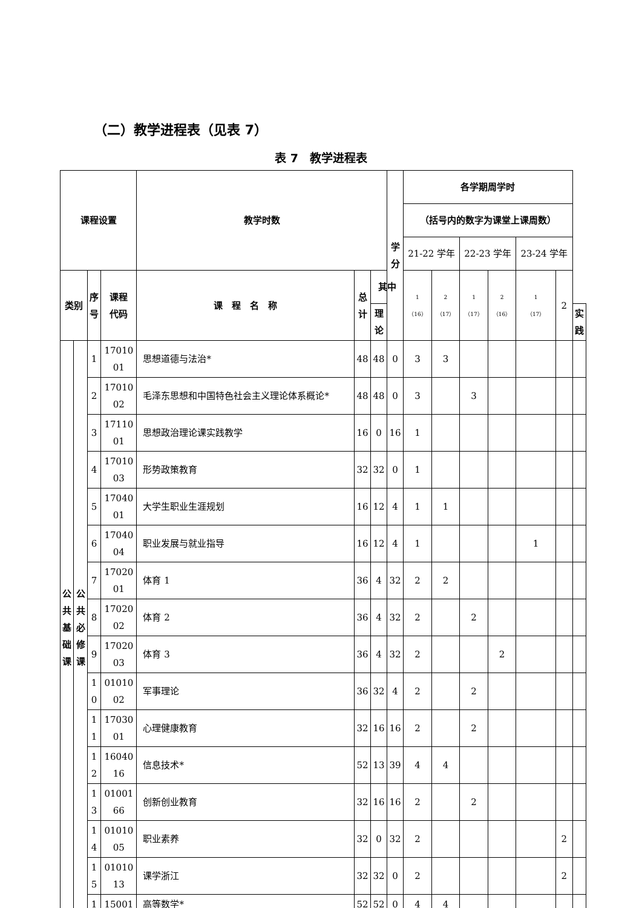（二）教学进程表（见表 7）
表 7　教学进程表
| 课程设置 | | | | 教学时数 | | | 学 分 | 各学期周学时 | | | | | | |
| --- | --- | --- | --- | --- | --- | --- | --- | --- | --- | --- | --- | --- | --- | --- |
| | | | | | | | | （括号内的数字为课堂上课周数） | | | | | | |
| | | | | | | | | 21-22 学年 | | 22-23 学年 | | 23-24 学年 | | |
| 类别 | | 序 号 | 课程 代码 | 课 程 名 称 | 总 计 | 其中 | | 1 （16） | 2 （17） | 1 （17） | 2 （16） | 1 （17） | 2 | |
| | | | | | | 理 论 | | | | | | | | 实 践 |
| 公 共 基 础 课 | 公 共 必 修 课 | 1 | 17010 01 | 思想道德与法治* | 48 | 48 | 0 | 3 | 3 | | | | | |
| | | 2 | 17010 02 | 毛泽东思想和中国特色社会主义理论体系概论* | 48 | 48 | 0 | 3 | | 3 | | | | |
| | | 3 | 17110 01 | 思想政治理论课实践教学 | 16 | 0 | 16 | 1 | | | | | | |
| | | 4 | 17010 03 | 形势政策教育 | 32 | 32 | 0 | 1 | | | | | | |
| | | 5 | 17040 01 | 大学生职业生涯规划 | 16 | 12 | 4 | 1 | 1 | | | | | |
| | | 6 | 17040 04 | 职业发展与就业指导 | 16 | 12 | 4 | 1 | | | | 1 | | |
| | | 7 | 17020 01 | 体育 1 | 36 | 4 | 32 | 2 | 2 | | | | | |
| | | 8 | 17020 02 | 体育 2 | 36 | 4 | 32 | 2 | | 2 | | | | |
| | | 9 | 17020 03 | 体育 3 | 36 | 4 | 32 | 2 | | | 2 | | | |
| | | 1 0 | 01010 02 | 军事理论 | 36 | 32 | 4 | 2 | | 2 | | | | |
| | | 1 1 | 17030 01 | 心理健康教育 | 32 | 16 | 16 | 2 | | 2 | | | | |
| | | 1 2 | 16040 16 | 信息技术* | 52 | 13 | 39 | 4 | 4 | | | | | |
| | | 1 3 | 01001 66 | 创新创业教育 | 32 | 16 | 16 | 2 | | 2 | | | | |
| | | 1 4 | 01010 05 | 职业素养 | 32 | 0 | 32 | 2 | | | | | 2 | |
| | | 1 5 | 01010 13 | 课学浙江 | 32 | 32 | 0 | 2 | | | | | 2 | |
| | | 1 | 15001 | 高等数学* | 52 | 52 | 0 | 4 | 4 | | | | | |